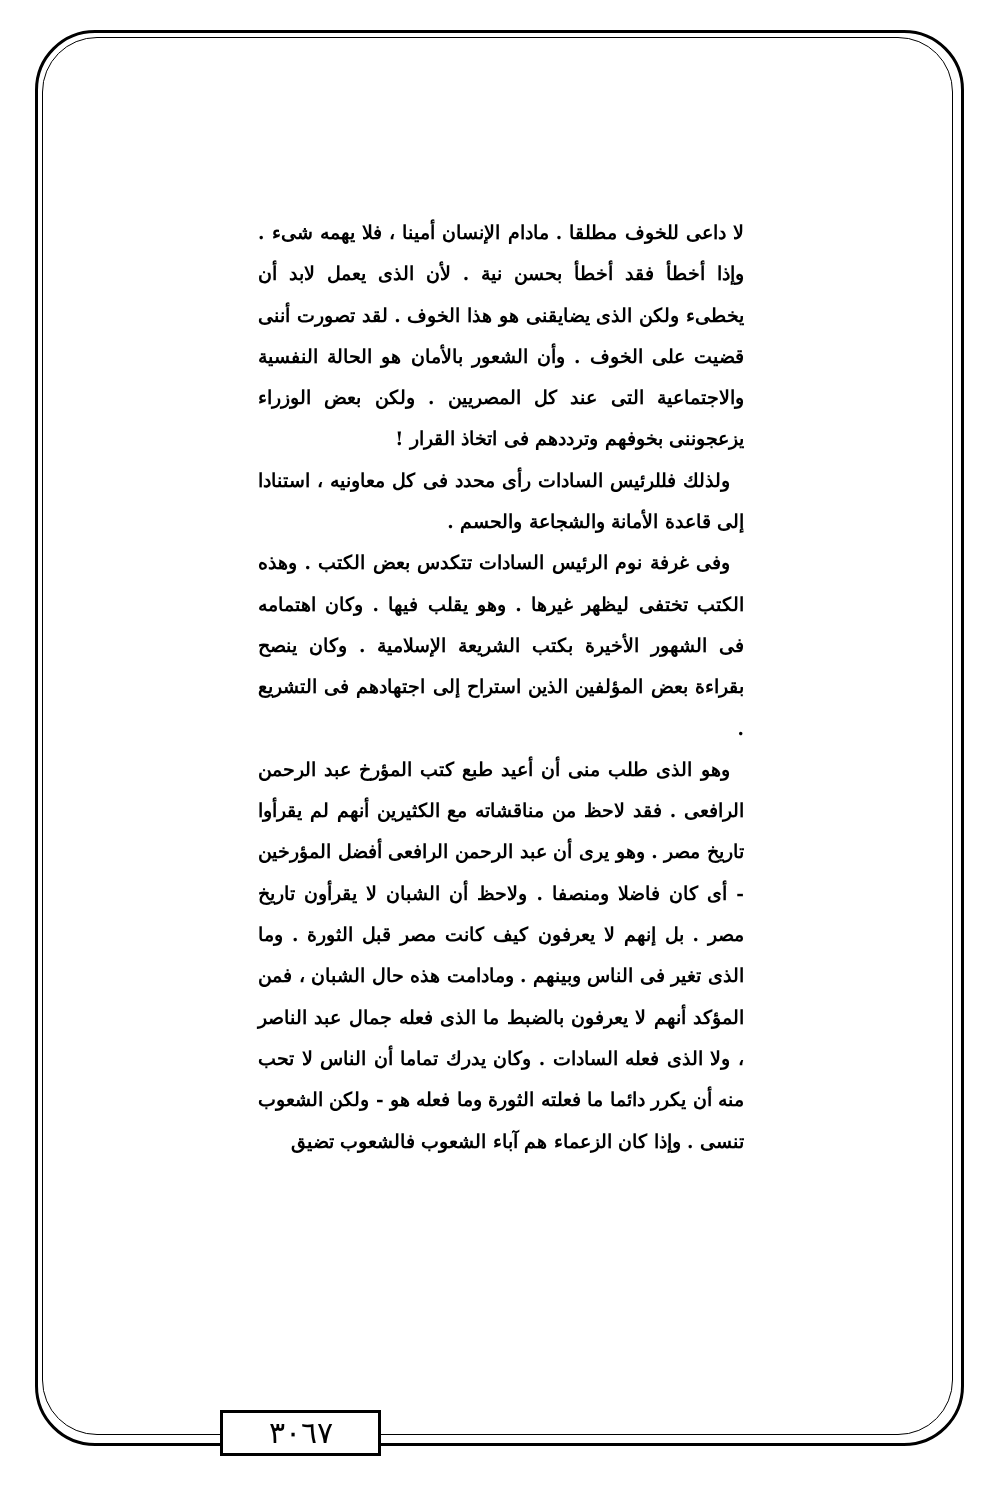لا داعى للخوف مطلقا . مادام الإنسان أمينا ، فلا يهمه شىء . وإذا أخطأ فقد أخطأ بحسن نية . لأن الذى يعمل لابد أن يخطىء ولكن الذى يضايقنى هو هذا الخوف . لقد تصورت أننى قضيت على الخوف . وأن الشعور بالأمان هو الحالة النفسية والاجتماعية التى عند كل المصريين . ولكن بعض الوزراء يزعجوننى بخوفهم وترددهم فى اتخاذ القرار !
ولذلك فللرئيس السادات رأى محدد فى كل معاونيه ، استنادا إلى قاعدة الأمانة والشجاعة والحسم .
وفى غرفة نوم الرئيس السادات تتكدس بعض الكتب . وهذه الكتب تختفى ليظهر غيرها . وهو يقلب فيها . وكان اهتمامه فى الشهور الأخيرة بكتب الشريعة الإسلامية . وكان ينصح بقراءة بعض المؤلفين الذين استراح إلى اجتهادهم فى التشريع .
وهو الذى طلب منى أن أعيد طبع كتب المؤرخ عبد الرحمن الرافعى . فقد لاحظ من مناقشاته مع الكثيرين أنهم لم يقرأوا تاريخ مصر . وهو يرى أن عبد الرحمن الرافعى أفضل المؤرخين - أى كان فاضلا ومنصفا . ولاحظ أن الشبان لا يقرأون تاريخ مصر . بل إنهم لا يعرفون كيف كانت مصر قبل الثورة . وما الذى تغير فى الناس وبينهم . ومادامت هذه حال الشبان ، فمن المؤكد أنهم لا يعرفون بالضبط ما الذى فعله جمال عبد الناصر ، ولا الذى فعله السادات . وكان يدرك تماما أن الناس لا تحب منه أن يكرر دائما ما فعلته الثورة وما فعله هو - ولكن الشعوب تنسى . وإذا كان الزعماء هم آباء الشعوب فالشعوب تضيق
٣٠٦٧